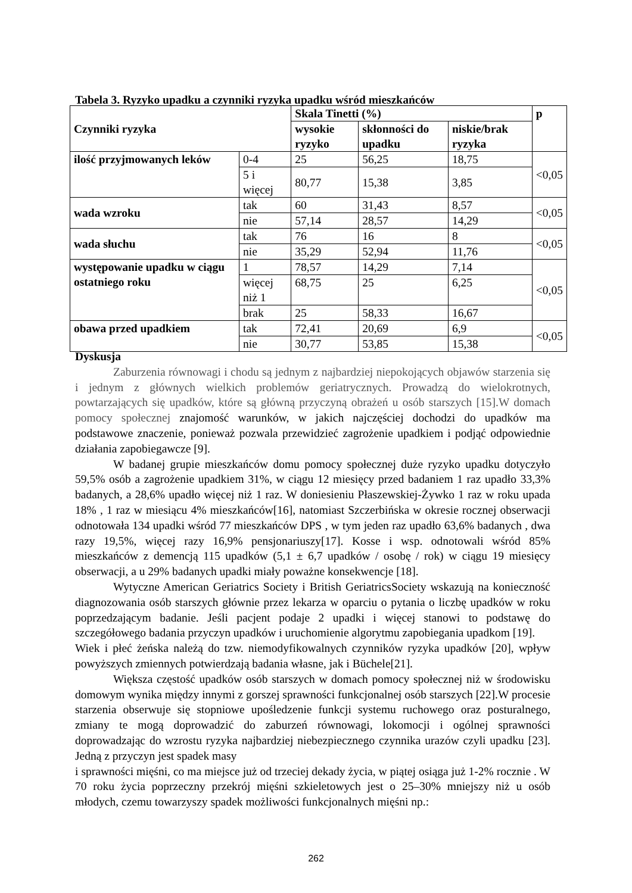Tabela 3. Ryzyko upadku a czynniki ryzyka upadku wśród mieszkańców
| Czynniki ryzyka | | Skala Tinetti (%) | | | p |
| --- | --- | --- | --- | --- | --- |
| | | wysokie ryzyko | skłonności do upadku | niskie/brak ryzyka | |
| ilość przyjmowanych leków | 0-4 | 25 | 56,25 | 18,75 | <0,05 |
| | 5 i więcej | 80,77 | 15,38 | 3,85 | |
| wada wzroku | tak | 60 | 31,43 | 8,57 | <0,05 |
| | nie | 57,14 | 28,57 | 14,29 | |
| wada słuchu | tak | 76 | 16 | 8 | <0,05 |
| | nie | 35,29 | 52,94 | 11,76 | |
| występowanie upadku w ciągu ostatniego roku | 1 | 78,57 | 14,29 | 7,14 | <0,05 |
| | więcej niż 1 | 68,75 | 25 | 6,25 | |
| | brak | 25 | 58,33 | 16,67 | |
| obawa przed upadkiem | tak | 72,41 | 20,69 | 6,9 | <0,05 |
| | nie | 30,77 | 53,85 | 15,38 | |
Dyskusja
Zaburzenia równowagi i chodu są jednym z najbardziej niepokojących objawów starzenia się i jednym z głównych wielkich problemów geriatrycznych. Prowadzą do wielokrotnych, powtarzających się upadków, które są główną przyczyną obrażeń u osób starszych [15].W domach pomocy społecznej znajomość warunków, w jakich najczęściej dochodzi do upadków ma podstawowe znaczenie, ponieważ pozwala przewidzieć zagrożenie upadkiem i podjąć odpowiednie działania zapobiegawcze [9].
W badanej grupie mieszkańców domu pomocy społecznej duże ryzyko upadku dotyczyło 59,5% osób a zagrożenie upadkiem 31%, w ciągu 12 miesięcy przed badaniem 1 raz upadło 33,3% badanych, a 28,6% upadło więcej niż 1 raz. W doniesieniu Płaszewskiej-Żywko 1 raz w roku upada 18% , 1 raz w miesiącu 4% mieszkańców[16], natomiast Szczerbińska w okresie rocznej obserwacji odnotowała 134 upadki wśród 77 mieszkańców DPS , w tym jeden raz upadło 63,6% badanych , dwa razy 19,5%, więcej razy 16,9% pensjonariuszy[17]. Kosse i wsp. odnotowali wśród 85% mieszkańców z demencją 115 upadków (5,1 ± 6,7 upadków / osobę / rok) w ciągu 19 miesięcy obserwacji, a u 29% badanych upadki miały poważne konsekwencje [18].
Wytyczne American Geriatrics Society i British GeriatricsSociety wskazują na konieczność diagnozowania osób starszych głównie przez lekarza w oparciu o pytania o liczbę upadków w roku poprzedzającym badanie. Jeśli pacjent podaje 2 upadki i więcej stanowi to podstawę do szczegółowego badania przyczyn upadków i uruchomienie algorytmu zapobiegania upadkom [19].
Wiek i płeć żeńska należą do tzw. niemodyfikowalnych czynników ryzyka upadków [20], wpływ powyższych zmiennych potwierdzają badania własne, jak i Büchele[21].
Większa częstość upadków osób starszych w domach pomocy społecznej niż w środowisku domowym wynika między innymi z gorszej sprawności funkcjonalnej osób starszych [22].W procesie starzenia obserwuje się stopniowe upośledzenie funkcji systemu ruchowego oraz posturalnego, zmiany te mogą doprowadzić do zaburzeń równowagi, lokomocji i ogólnej sprawności doprowadzając do wzrostu ryzyka najbardziej niebezpiecznego czynnika urazów czyli upadku [23]. Jedną z przyczyn jest spadek masy
i sprawności mięśni, co ma miejsce już od trzeciej dekady życia, w piątej osiąga już 1-2% rocznie . W 70 roku życia poprzeczny przekrój mięśni szkieletowych jest o 25–30% mniejszy niż u osób młodych, czemu towarzyszy spadek możliwości funkcjonalnych mięśni np.:
262